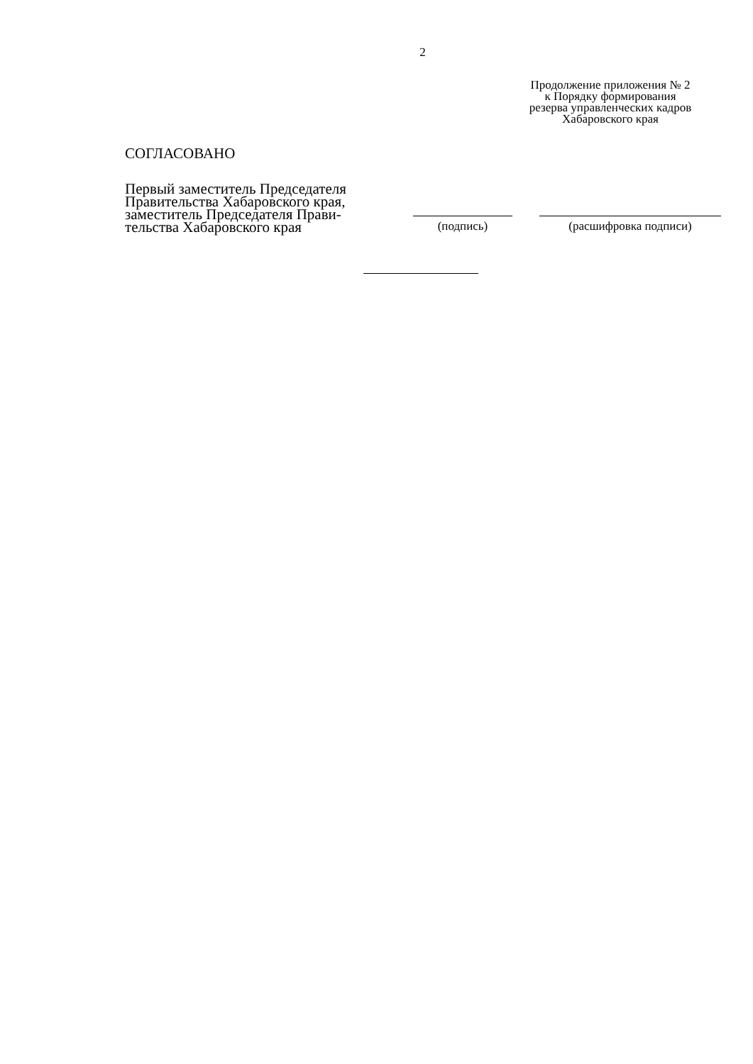2
Продолжение приложения № 2
к Порядку формирования
резерва управленческих кадров
Хабаровского края
СОГЛАСОВАНО
Первый заместитель Председателя
Правительства Хабаровского края,
заместитель Председателя Прави-
тельства Хабаровского края
(подпись)
(расшифровка подписи)